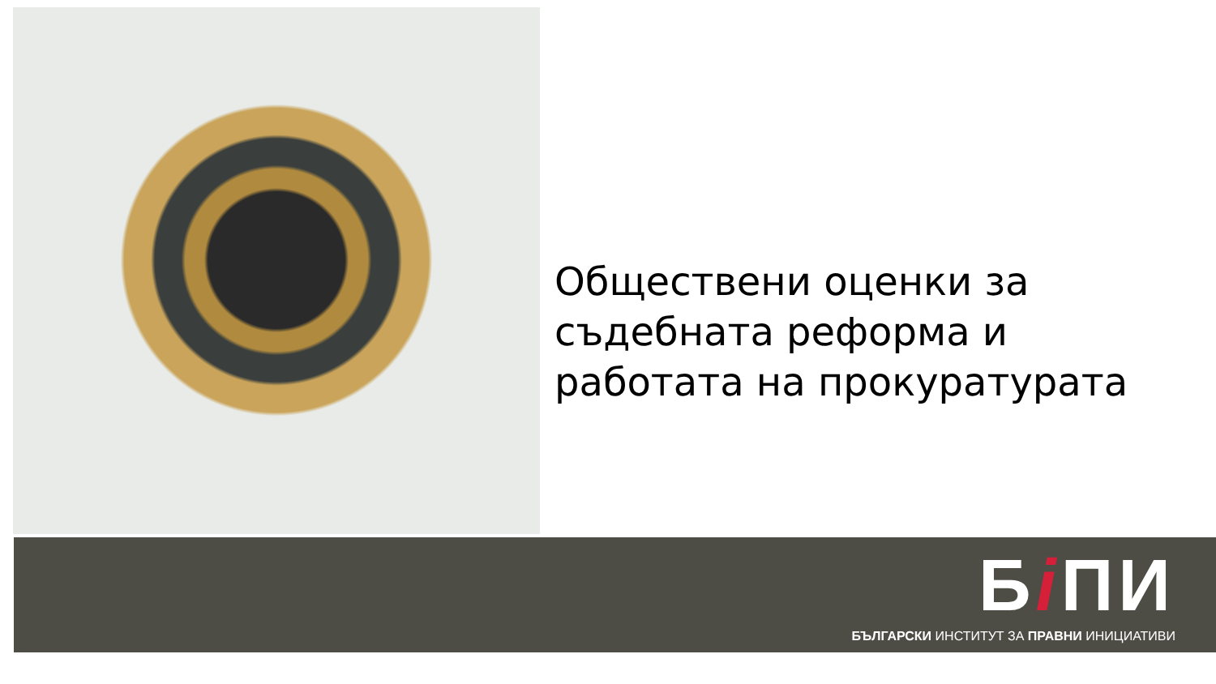Обществени оценки за
съдебната реформа и
работата на прокуратурата
Бi ПИ
БЪЛГАРСКИ ИНСТИТУТ ЗА ПРАВНИ ИНИЦИАТИВИ